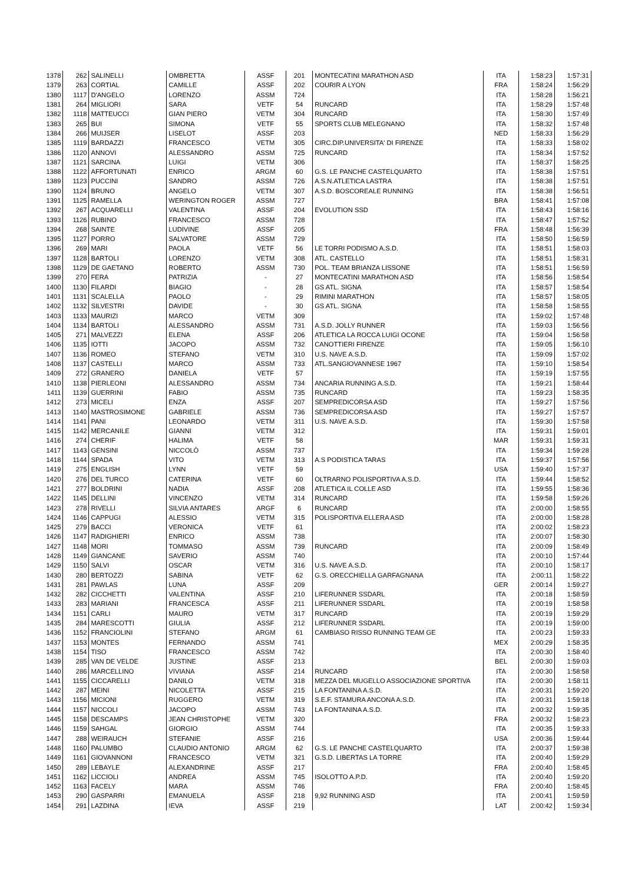| 1378 | 262 | SALINELLI | OMBRETTA | ASSF | 201 | MONTECATINI MARATHON ASD | ITA | 1:58:23 | 1:57:31 |
| 1379 | 263 | CORTIAL | CAMILLE | ASSF | 202 | COURIR A LYON | FRA | 1:58:24 | 1:56:29 |
| 1380 | 1117 | D'ANGELO | LORENZO | ASSM | 724 | | ITA | 1:58:28 | 1:56:21 |
| 1381 | 264 | MIGLIORI | SARA | VETF | 54 | RUNCARD | ITA | 1:58:29 | 1:57:48 |
| 1382 | 1118 | MATTEUCCI | GIAN PIERO | VETM | 304 | RUNCARD | ITA | 1:58:30 | 1:57:49 |
| 1383 | 265 | BUI | SIMONA | VETF | 55 | SPORTS CLUB MELEGNANO | ITA | 1:58:32 | 1:57:48 |
| 1384 | 266 | MUIJSER | LISELOT | ASSF | 203 | | NED | 1:58:33 | 1:56:29 |
| 1385 | 1119 | BARDAZZI | FRANCESCO | VETM | 305 | CIRC.DIP.UNIVERSITA' DI FIRENZE | ITA | 1:58:33 | 1:58:02 |
| 1386 | 1120 | ANNOVI | ALESSANDRO | ASSM | 725 | RUNCARD | ITA | 1:58:34 | 1:57:52 |
| 1387 | 1121 | SARCINA | LUIGI | VETM | 306 | | ITA | 1:58:37 | 1:58:25 |
| 1388 | 1122 | AFFORTUNATI | ENRICO | ARGM | 60 | G.S. LE PANCHE CASTELQUARTO | ITA | 1:58:38 | 1:57:51 |
| 1389 | 1123 | PUCCINI | SANDRO | ASSM | 726 | A.S.N.ATLETICA LASTRA | ITA | 1:58:38 | 1:57:51 |
| 1390 | 1124 | BRUNO | ANGELO | VETM | 307 | A.S.D. BOSCOREALE RUNNING | ITA | 1:58:38 | 1:56:51 |
| 1391 | 1125 | RAMELLA | WERINGTON ROGER | ASSM | 727 | | BRA | 1:58:41 | 1:57:08 |
| 1392 | 267 | ACQUARELLI | VALENTINA | ASSF | 204 | EVOLUTION SSD | ITA | 1:58:43 | 1:58:16 |
| 1393 | 1126 | RUBINO | FRANCESCO | ASSM | 728 | | ITA | 1:58:47 | 1:57:52 |
| 1394 | 268 | SAINTE | LUDIVINE | ASSF | 205 | | FRA | 1:58:48 | 1:56:39 |
| 1395 | 1127 | PORRO | SALVATORE | ASSM | 729 | | ITA | 1:58:50 | 1:56:59 |
| 1396 | 269 | MARI | PAOLA | VETF | 56 | LE TORRI PODISMO A.S.D. | ITA | 1:58:51 | 1:58:03 |
| 1397 | 1128 | BARTOLI | LORENZO | VETM | 308 | ATL. CASTELLO | ITA | 1:58:51 | 1:58:31 |
| 1398 | 1129 | DE GAETANO | ROBERTO | ASSM | 730 | POL. TEAM BRIANZA LISSONE | ITA | 1:58:51 | 1:56:59 |
| 1399 | 270 | FERA | PATRIZIA | - | 27 | MONTECATINI MARATHON ASD | ITA | 1:58:56 | 1:58:54 |
| 1400 | 1130 | FILARDI | BIAGIO | - | 28 | GS ATL. SIGNA | ITA | 1:58:57 | 1:58:54 |
| 1401 | 1131 | SCALELLA | PAOLO | - | 29 | RIMINI MARATHON | ITA | 1:58:57 | 1:58:05 |
| 1402 | 1132 | SILVESTRI | DAVIDE | - | 30 | GS ATL. SIGNA | ITA | 1:58:58 | 1:58:55 |
| 1403 | 1133 | MAURIZI | MARCO | VETM | 309 | | ITA | 1:59:02 | 1:57:48 |
| 1404 | 1134 | BARTOLI | ALESSANDRO | ASSM | 731 | A.S.D. JOLLY RUNNER | ITA | 1:59:03 | 1:56:56 |
| 1405 | 271 | MALVEZZI | ELENA | ASSF | 206 | ATLETICA LA ROCCA LUIGI OCONE | ITA | 1:59:04 | 1:56:58 |
| 1406 | 1135 | IOTTI | JACOPO | ASSM | 732 | CANOTTIERI FIRENZE | ITA | 1:59:05 | 1:56:10 |
| 1407 | 1136 | ROMEO | STEFANO | VETM | 310 | U.S. NAVE A.S.D. | ITA | 1:59:09 | 1:57:02 |
| 1408 | 1137 | CASTELLI | MARCO | ASSM | 733 | ATL.SANGIOVANNESE 1967 | ITA | 1:59:10 | 1:58:54 |
| 1409 | 272 | GRANERO | DANIELA | VETF | 57 | | ITA | 1:59:19 | 1:57:55 |
| 1410 | 1138 | PIERLEONI | ALESSANDRO | ASSM | 734 | ANCARIA RUNNING A.S.D. | ITA | 1:59:21 | 1:58:44 |
| 1411 | 1139 | GUERRINI | FABIO | ASSM | 735 | RUNCARD | ITA | 1:59:23 | 1:58:35 |
| 1412 | 273 | MICELI | ENZA | ASSF | 207 | SEMPREDICORSA ASD | ITA | 1:59:27 | 1:57:56 |
| 1413 | 1140 | MASTROSIMONE | GABRIELE | ASSM | 736 | SEMPREDICORSA ASD | ITA | 1:59:27 | 1:57:57 |
| 1414 | 1141 | PANI | LEONARDO | VETM | 311 | U.S. NAVE A.S.D. | ITA | 1:59:30 | 1:57:58 |
| 1415 | 1142 | MERCANILE | GIANNI | VETM | 312 | | ITA | 1:59:31 | 1:59:01 |
| 1416 | 274 | CHERIF | HALIMA | VETF | 58 | | MAR | 1:59:31 | 1:59:31 |
| 1417 | 1143 | GENSINI | NICCOLÒ | ASSM | 737 | | ITA | 1:59:34 | 1:59:28 |
| 1418 | 1144 | SPADA | VITO | VETM | 313 | A.S PODISTICA TARAS | ITA | 1:59:37 | 1:57:56 |
| 1419 | 275 | ENGLISH | LYNN | VETF | 59 | | USA | 1:59:40 | 1:57:37 |
| 1420 | 276 | DEL TURCO | CATERINA | VETF | 60 | OLTRARNO POLISPORTIVA A.S.D. | ITA | 1:59:44 | 1:58:52 |
| 1421 | 277 | BOLDRINI | NADIA | ASSF | 208 | ATLETICA IL COLLE ASD | ITA | 1:59:55 | 1:58:36 |
| 1422 | 1145 | DELLINI | VINCENZO | VETM | 314 | RUNCARD | ITA | 1:59:58 | 1:59:26 |
| 1423 | 278 | RIVELLI | SILVIA ANTARES | ARGF | 6 | RUNCARD | ITA | 2:00:00 | 1:58:55 |
| 1424 | 1146 | CAPPUGI | ALESSIO | VETM | 315 | POLISPORTIVA ELLERA ASD | ITA | 2:00:00 | 1:58:28 |
| 1425 | 279 | BACCI | VERONICA | VETF | 61 | | ITA | 2:00:02 | 1:58:23 |
| 1426 | 1147 | RADIGHIERI | ENRICO | ASSM | 738 | | ITA | 2:00:07 | 1:58:30 |
| 1427 | 1148 | MORI | TOMMASO | ASSM | 739 | RUNCARD | ITA | 2:00:09 | 1:58:49 |
| 1428 | 1149 | GIANCANE | SAVERIO | ASSM | 740 | | ITA | 2:00:10 | 1:57:44 |
| 1429 | 1150 | SALVI | OSCAR | VETM | 316 | U.S. NAVE A.S.D. | ITA | 2:00:10 | 1:58:17 |
| 1430 | 280 | BERTOZZI | SABINA | VETF | 62 | G.S. ORECCHIELLA GARFAGNANA | ITA | 2:00:11 | 1:58:22 |
| 1431 | 281 | PAWLAS | LUNA | ASSF | 209 | | GER | 2:00:14 | 1:59:27 |
| 1432 | 282 | CICCHETTI | VALENTINA | ASSF | 210 | LIFERUNNER SSDARL | ITA | 2:00:18 | 1:58:59 |
| 1433 | 283 | MARIANI | FRANCESCA | ASSF | 211 | LIFERUNNER SSDARL | ITA | 2:00:19 | 1:58:58 |
| 1434 | 1151 | CARLI | MAURO | VETM | 317 | RUNCARD | ITA | 2:00:19 | 1:59:29 |
| 1435 | 284 | MARESCOTTI | GIULIA | ASSF | 212 | LIFERUNNER SSDARL | ITA | 2:00:19 | 1:59:00 |
| 1436 | 1152 | FRANCIOLINI | STEFANO | ARGM | 61 | CAMBIASO RISSO RUNNING TEAM GE | ITA | 2:00:23 | 1:59:33 |
| 1437 | 1153 | MONTES | FERNANDO | ASSM | 741 | | MEX | 2:00:29 | 1:58:35 |
| 1438 | 1154 | TISO | FRANCESCO | ASSM | 742 | | ITA | 2:00:30 | 1:58:40 |
| 1439 | 285 | VAN DE VELDE | JUSTINE | ASSF | 213 | | BEL | 2:00:30 | 1:59:03 |
| 1440 | 286 | MARCELLINO | VIVIANA | ASSF | 214 | RUNCARD | ITA | 2:00:30 | 1:58:58 |
| 1441 | 1155 | CICCARELLI | DANILO | VETM | 318 | MEZZA DEL MUGELLO ASSOCIAZIONE SPORTIVA | ITA | 2:00:30 | 1:58:11 |
| 1442 | 287 | MEINI | NICOLETTA | ASSF | 215 | LA FONTANINA A.S.D. | ITA | 2:00:31 | 1:59:20 |
| 1443 | 1156 | MICIONI | RUGGERO | VETM | 319 | S.E.F. STAMURA ANCONA A.S.D. | ITA | 2:00:31 | 1:59:18 |
| 1444 | 1157 | NICCOLI | JACOPO | ASSM | 743 | LA FONTANINA A.S.D. | ITA | 2:00:32 | 1:59:35 |
| 1445 | 1158 | DESCAMPS | JEAN CHRISTOPHE | VETM | 320 | | FRA | 2:00:32 | 1:58:23 |
| 1446 | 1159 | SAHGAL | GIORGIO | ASSM | 744 | | ITA | 2:00:35 | 1:59:33 |
| 1447 | 288 | WEIRAUCH | STEFANIE | ASSF | 216 | | USA | 2:00:36 | 1:59:44 |
| 1448 | 1160 | PALUMBO | CLAUDIO ANTONIO | ARGM | 62 | G.S. LE PANCHE CASTELQUARTO | ITA | 2:00:37 | 1:59:38 |
| 1449 | 1161 | GIOVANNONI | FRANCESCO | VETM | 321 | G.S.D. LIBERTAS LA TORRE | ITA | 2:00:40 | 1:59:29 |
| 1450 | 289 | LEBAYLE | ALEXANDRINE | ASSF | 217 | | FRA | 2:00:40 | 1:58:45 |
| 1451 | 1162 | LICCIOLI | ANDREA | ASSM | 745 | ISOLOTTO A.P.D. | ITA | 2:00:40 | 1:59:20 |
| 1452 | 1163 | FACELY | MARA | ASSM | 746 | | FRA | 2:00:40 | 1:58:45 |
| 1453 | 290 | GASPARRI | EMANUELA | ASSF | 218 | 9,92 RUNNING ASD | ITA | 2:00:41 | 1:59:59 |
| 1454 | 291 | LAZDINA | IEVA | ASSF | 219 | | LAT | 2:00:42 | 1:59:34 |